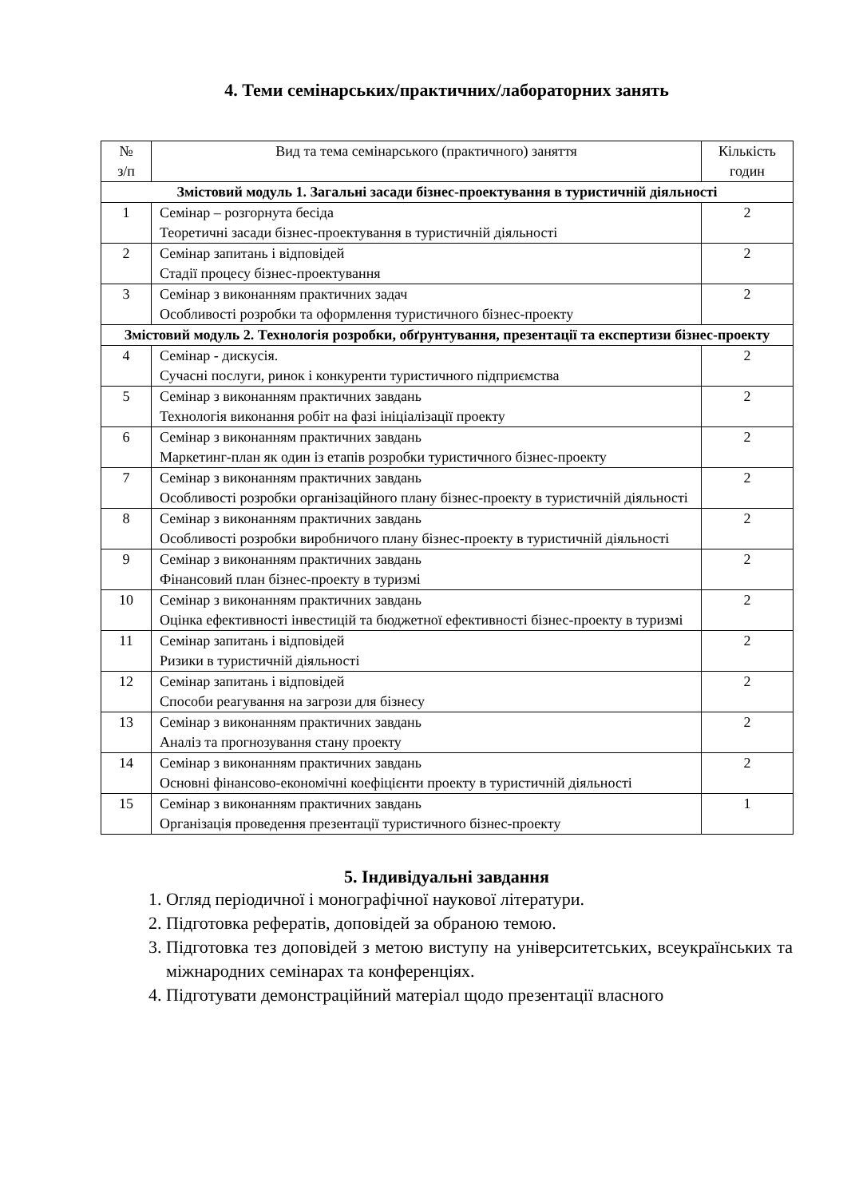4. Теми семінарських/практичних/лабораторних занять
| № з/п | Вид та тема семінарського (практичного) заняття | Кількість годин |
| --- | --- | --- |
| Змістовий модуль 1. Загальні засади бізнес-проектування в туристичній діяльності | | |
| 1 | Семінар – розгорнута бесіда Теоретичні засади бізнес-проектування в туристичній діяльності | 2 |
| 2 | Семінар запитань і відповідей Стадії процесу бізнес-проектування | 2 |
| 3 | Семінар з виконанням практичних задач Особливості розробки та оформлення туристичного бізнес-проекту | 2 |
| Змістовий модуль 2. Технологія розробки, обґрунтування, презентації та експертизи бізнес-проекту | | |
| 4 | Семінар - дискусія. Сучасні послуги, ринок і конкуренти туристичного підприємства | 2 |
| 5 | Семінар з виконанням практичних завдань Технологія виконання робіт на фазі ініціалізації проекту | 2 |
| 6 | Семінар з виконанням практичних завдань Маркетинг-план як один із етапів розробки туристичного бізнес-проекту | 2 |
| 7 | Семінар з виконанням практичних завдань Особливості розробки організаційного плану бізнес-проекту в туристичній діяльності | 2 |
| 8 | Семінар з виконанням практичних завдань Особливості розробки виробничого плану бізнес-проекту в туристичній діяльності | 2 |
| 9 | Семінар з виконанням практичних завдань Фінансовий план бізнес-проекту в туризмі | 2 |
| 10 | Семінар з виконанням практичних завдань Оцінка ефективності інвестицій та бюджетної ефективності бізнес-проекту в туризмі | 2 |
| 11 | Семінар запитань і відповідей Ризики в туристичній діяльності | 2 |
| 12 | Семінар запитань і відповідей Способи реагування на загрози для бізнесу | 2 |
| 13 | Семінар з виконанням практичних завдань Аналіз та прогнозування стану проекту | 2 |
| 14 | Семінар з виконанням практичних завдань Основні фінансово-економічні коефіцієнти проекту в туристичній діяльності | 2 |
| 15 | Семінар з виконанням практичних завдань Організація проведення презентації туристичного бізнес-проекту | 1 |
5. Індивідуальні завдання
1. Огляд періодичної і монографічної наукової літератури.
2. Підготовка рефератів, доповідей за обраною темою.
3. Підготовка тез доповідей з метою виступу на університетських, всеукраїнських та міжнародних семінарах та конференціях.
4. Підготувати демонстраційний матеріал щодо презентації власного